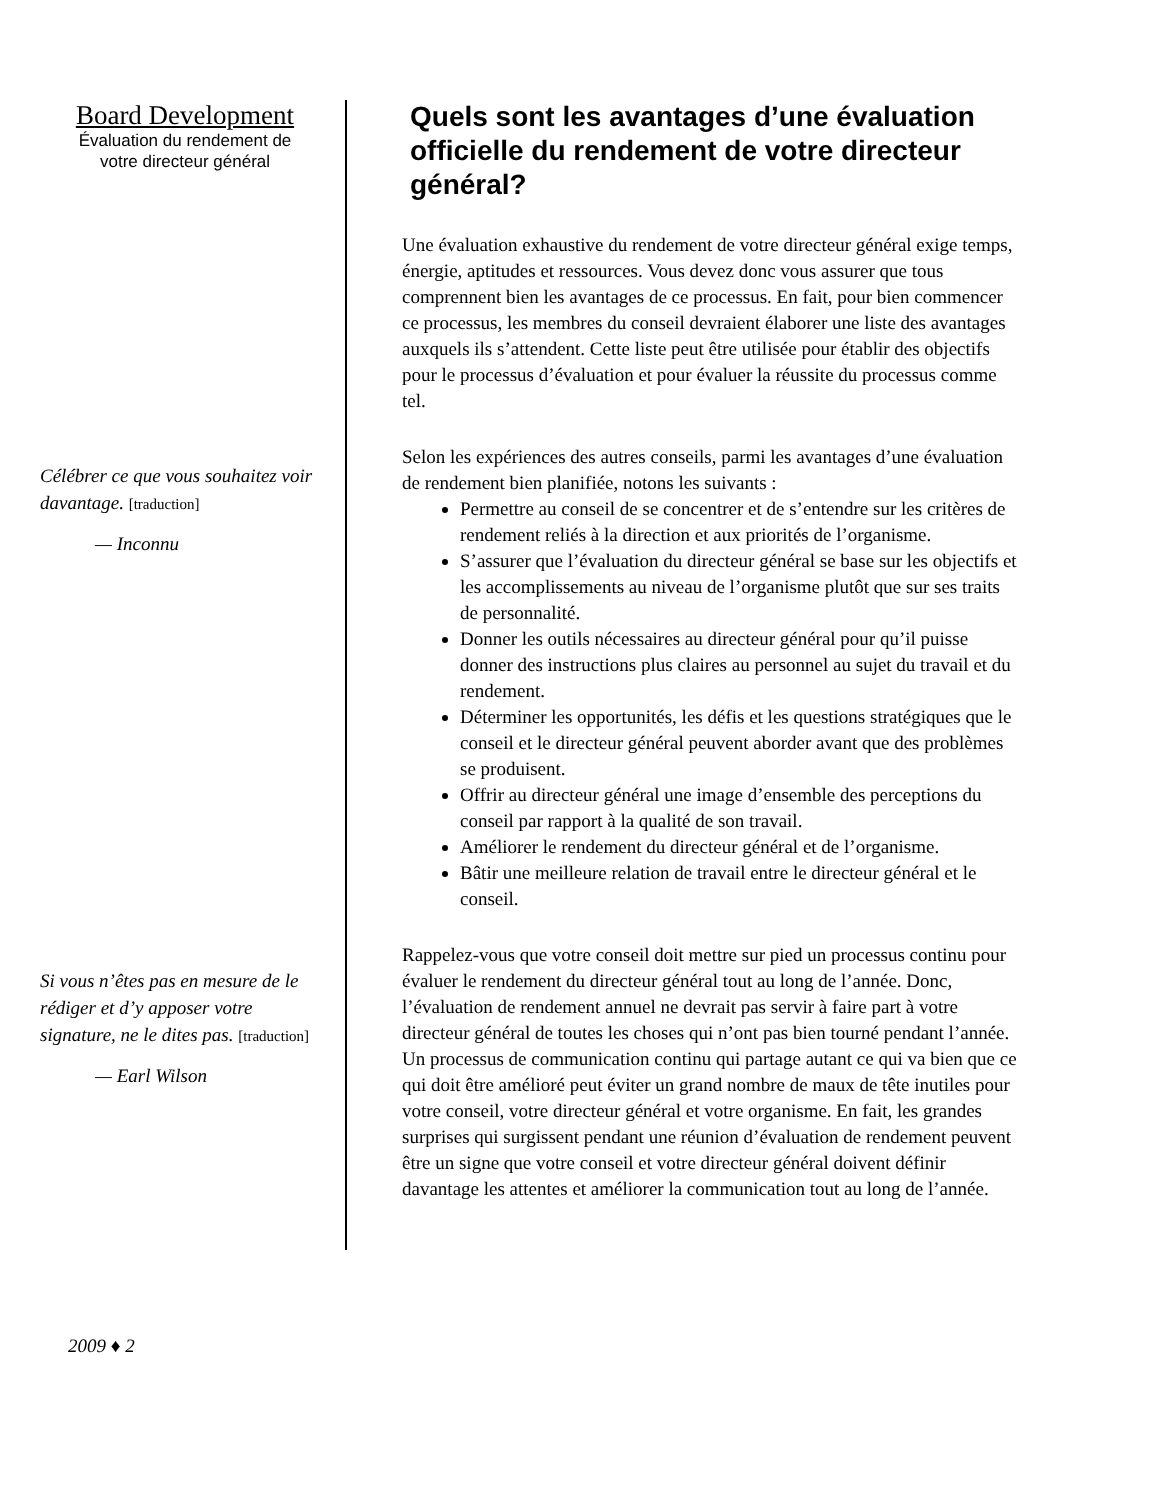Board Development
Évaluation du rendement de
votre directeur général
Célébrer ce que vous souhaitez voir davantage. [traduction]
— Inconnu
Si vous n’êtes pas en mesure de le rédiger et d’y apposer votre signature, ne le dites pas. [traduction]
— Earl Wilson
Quels sont les avantages d’une évaluation officielle du rendement de votre directeur général?
Une évaluation exhaustive du rendement de votre directeur général exige temps, énergie, aptitudes et ressources. Vous devez donc vous assurer que tous comprennent bien les avantages de ce processus. En fait, pour bien commencer ce processus, les membres du conseil devraient élaborer une liste des avantages auxquels ils s’attendent. Cette liste peut être utilisée pour établir des objectifs pour le processus d’évaluation et pour évaluer la réussite du processus comme tel.
Selon les expériences des autres conseils, parmi les avantages d’une évaluation de rendement bien planifiée, notons les suivants :
Permettre au conseil de se concentrer et de s’entendre sur les critères de rendement reliés à la direction et aux priorités de l’organisme.
S’assurer que l’évaluation du directeur général se base sur les objectifs et les accomplissements au niveau de l’organisme plutôt que sur ses traits de personnalité.
Donner les outils nécessaires au directeur général pour qu’il puisse donner des instructions plus claires au personnel au sujet du travail et du rendement.
Déterminer les opportunités, les défis et les questions stratégiques que le conseil et le directeur général peuvent aborder avant que des problèmes se produisent.
Offrir au directeur général une image d’ensemble des perceptions du conseil par rapport à la qualité de son travail.
Améliorer le rendement du directeur général et de l’organisme.
Bâtir une meilleure relation de travail entre le directeur général et le conseil.
Rappelez-vous que votre conseil doit mettre sur pied un processus continu pour évaluer le rendement du directeur général tout au long de l’année. Donc, l’évaluation de rendement annuel ne devrait pas servir à faire part à votre directeur général de toutes les choses qui n’ont pas bien tourné pendant l’année. Un processus de communication continu qui partage autant ce qui va bien que ce qui doit être amélioré peut éviter un grand nombre de maux de tête inutiles pour votre conseil, votre directeur général et votre organisme. En fait, les grandes surprises qui surgissent pendant une réunion d’évaluation de rendement peuvent être un signe que votre conseil et votre directeur général doivent définir davantage les attentes et améliorer la communication tout au long de l’année.
2009 ♦ 2